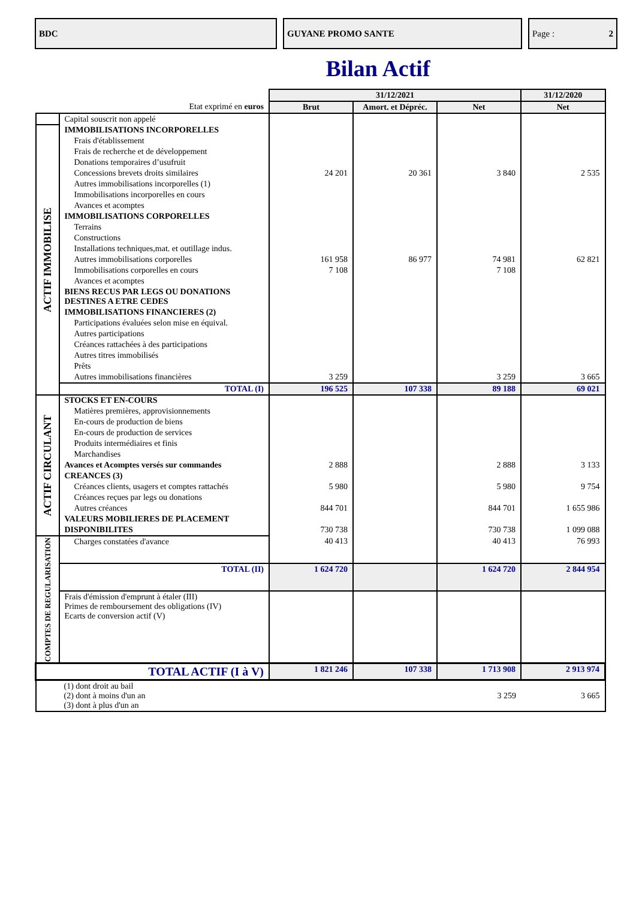BDC GUYANE PROMO SANTE Page : 2
Bilan Actif
| | | 31/12/2021 | | | 31/12/2020 |
| Etat exprimé en euros | | Brut | Amort. et Dépréc. | Net | Net |
| | Capital souscrit non appelé | | | | |
| ACTIF IMMOBILISE | IMMOBILISATIONS INCORPORELLES | | | | |
| | Frais d'établissement | | | | |
| | Frais de recherche et de développement | | | | |
| | Donations temporaires d’usufruit | | | | |
| | Concessions brevets droits similaires | 24 201 | 20 361 | 3 840 | 2 535 |
| | Autres immobilisations incorporelles (1) | | | | |
| | Immobilisations incorporelles en cours | | | | |
| | Avances et acomptes | | | | |
| | IMMOBILISATIONS CORPORELLES | | | | |
| | Terrains | | | | |
| | Constructions | | | | |
| | Installations techniques,mat. et outillage indus. | | | | |
| | Autres immobilisations corporelles | 161 958 | 86 977 | 74 981 | 62 821 |
| | Immobilisations corporelles en cours | 7 108 | | 7 108 | |
| | Avances et acomptes | | | | |
| | BIENS RECUS PAR LEGS OU DONATIONS DESTINES A ETRE CEDES | | | | |
| | IMMOBILISATIONS FINANCIERES (2) | | | | |
| | Participations évaluées selon mise en équival. | | | | |
| | Autres participations | | | | |
| | Créances rattachées à des participations | | | | |
| | Autres titres immobilisés | | | | |
| | Prêts | | | | |
| | Autres immobilisations financières | 3 259 | | 3 259 | 3 665 |
| | TOTAL (I) | 196 525 | 107 338 | 89 188 | 69 021 |
| ACTIF CIRCULANT | STOCKS ET EN-COURS | | | | |
| | Matières premières, approvisionnements | | | | |
| | En-cours de production de biens | | | | |
| | En-cours de production de services | | | | |
| | Produits intermédiaires et finis | | | | |
| | Marchandises | | | | |
| | Avances et Acomptes versés sur commandes | 2 888 | | 2 888 | 3 133 |
| | CREANCES (3) | | | | |
| | Créances clients, usagers et comptes rattachés | 5 980 | | 5 980 | 9 754 |
| | Créances reçues par legs ou donations | | | | |
| | Autres créances | 844 701 | | 844 701 | 1 655 986 |
| | VALEURS MOBILIERES DE PLACEMENT | | | | |
| | DISPONIBILITES | 730 738 | | 730 738 | 1 099 088 |
| COMPTES DE REGULARISATION | Charges constatées d'avance | 40 413 | | 40 413 | 76 993 |
| | TOTAL (II) | 1 624 720 | | 1 624 720 | 2 844 954 |
| | Frais d'émission d'emprunt à étaler (III) Primes de remboursement des obligations (IV) Ecarts de conversion actif (V) | | | | |
| TOTAL ACTIF (I à V) | | 1 821 246 | 107 338 | 1 713 908 | 2 913 974 |
| | (1) dont droit au bail (2) dont à moins d'un an (3) dont à plus d'un an | | | 3 259 | 3 665 |